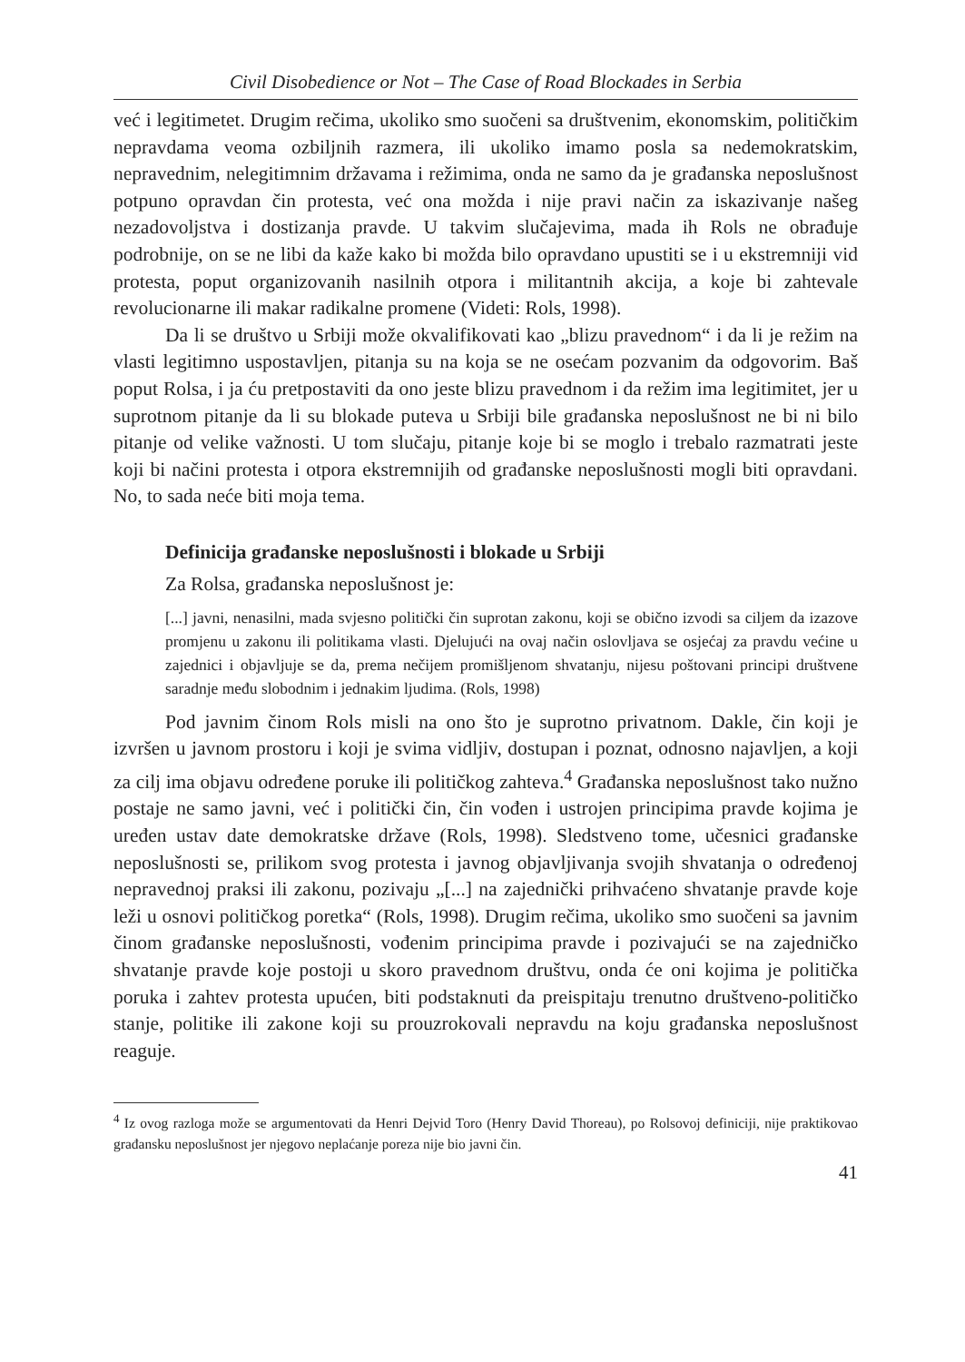Civil Disobedience or Not – The Case of Road Blockades in Serbia
već i legitimetet. Drugim rečima, ukoliko smo suočeni sa društvenim, ekonomskim, političkim nepravdama veoma ozbiljnih razmera, ili ukoliko imamo posla sa nedemokratskim, nepravednim, nelegitimnim državama i režimima, onda ne samo da je građanska neposlušnost potpuno opravdan čin protesta, već ona možda i nije pravi način za iskazivanje našeg nezadovoljstva i dostizanja pravde. U takvim slučajevima, mada ih Rols ne obrađuje podrobnije, on se ne libi da kaže kako bi možda bilo opravdano upustiti se i u ekstremniji vid protesta, poput organizovanih nasilnih otpora i militantnih akcija, a koje bi zahtevale revolucionarne ili makar radikalne promene (Videti: Rols, 1998).
Da li se društvo u Srbiji može okvalifikovati kao „blizu pravednom“ i da li je režim na vlasti legitimno uspostavljen, pitanja su na koja se ne osećam pozvanim da odgovorim. Baš poput Rolsa, i ja ću pretpostaviti da ono jeste blizu pravednom i da režim ima legitimitet, jer u suprotnom pitanje da li su blokade puteva u Srbiji bile građanska neposlušnost ne bi ni bilo pitanje od velike važnosti. U tom slučaju, pitanje koje bi se moglo i trebalo razmatrati jeste koji bi načini protesta i otpora ekstremnijih od građanske neposlušnosti mogli biti opravdani. No, to sada neće biti moja tema.
Definicija građanske neposlušnosti i blokade u Srbiji
Za Rolsa, građanska neposlušnost je:
[...] javni, nenasilni, mada svjesno politički čin suprotan zakonu, koji se obično izvodi sa ciljem da izazove promjenu u zakonu ili politikama vlasti. Djelujući na ovaj način oslovljava se osjećaj za pravdu većine u zajednici i objavljuje se da, prema nečijem promišljenom shvatanju, nijesu poštovani principi društvene saradnje među slobodnim i jednakim ljudima. (Rols, 1998)
Pod javnim činom Rols misli na ono što je suprotno privatnom. Dakle, čin koji je izvršen u javnom prostoru i koji je svima vidljiv, dostupan i poznat, odnosno najavljen, a koji za cilj ima objavu određene poruke ili političkog zahteva.<sup>4</sup> Građanska neposlušnost tako nužno postaje ne samo javni, već i politički čin, čin vođen i ustrojen principima pravde kojima je uređen ustav date demokratske države (Rols, 1998). Sledstveno tome, učesnici građanske neposlušnosti se, prilikom svog protesta i javnog objavljivanja svojih shvatanja o određenoj nepravednoj praksi ili zakonu, pozivaju „[...] na zajednički prihvaćeno shvatanje pravde koje leži u osnovi političkog poretka“ (Rols, 1998). Drugim rečima, ukoliko smo suočeni sa javnim činom građanske neposlušnosti, vođenim principima pravde i pozivajući se na zajedničko shvatanje pravde koje postoji u skoro pravednom društvu, onda će oni kojima je politička poruka i zahtev protesta upućen, biti podstaknuti da preispitaju trenutno društveno-političko stanje, politike ili zakone koji su prouzrokovali nepravdu na koju građanska neposlušnost reaguje.
<sup>4</sup> Iz ovog razloga može se argumentovati da Henri Dejvid Toro (Henry David Thoreau), po Rolsovoj definiciji, nije praktikovao građansku neposlušnost jer njegovo neplaćanje poreza nije bio javni čin.
41